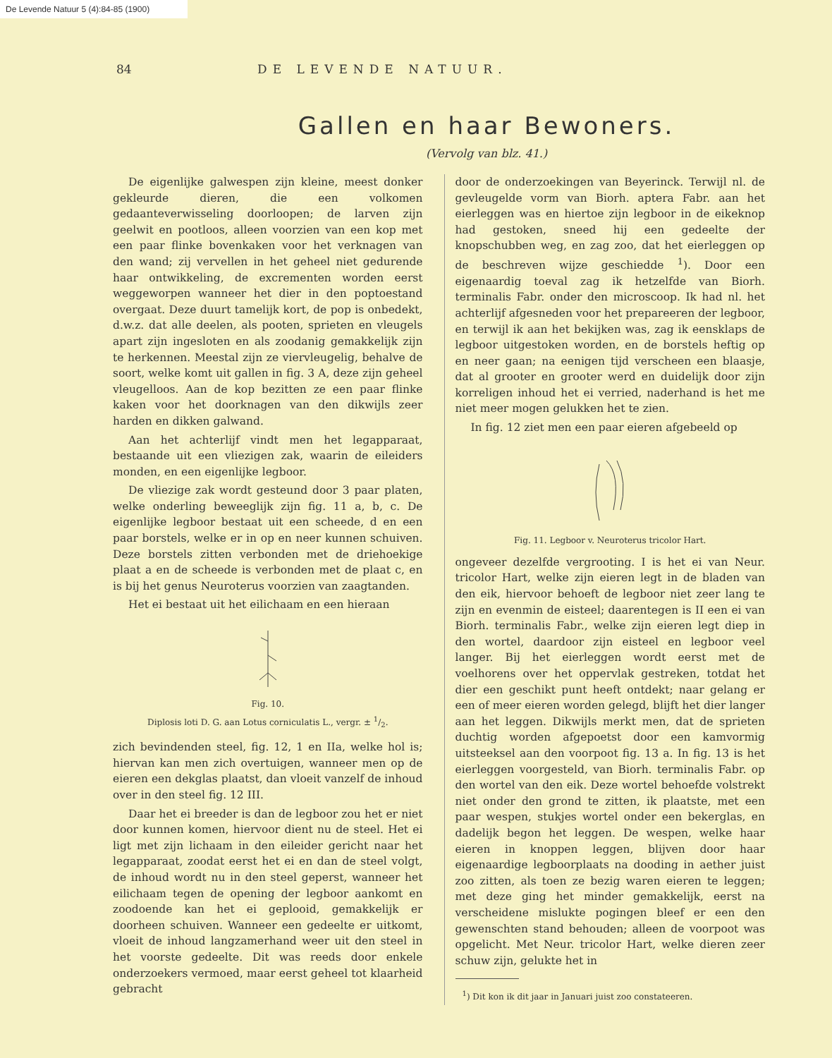De Levende Natuur 5 (4):84-85 (1900)
84 DE LEVENDE NATUUR.
Gallen en haar Bewoners.
(Vervolg van blz. 41.)
De eigenlijke galwespen zijn kleine, meest donker gekleurde dieren, die een volkomen gedaanteverwisseling doorloopen; de larven zijn geelwit en pootloos, alleen voorzien van een kop met een paar flinke bovenkaken voor het verknagen van den wand; zij vervellen in het geheel niet gedurende haar ontwikkeling, de excrementen worden eerst weggeworpen wanneer het dier in den poptoestand overgaat. Deze duurt tamelijk kort, de pop is onbedekt, d.w.z. dat alle deelen, als pooten, sprieten en vleugels apart zijn ingesloten en als zoodanig gemakkelijk zijn te herkennen. Meestal zijn ze viervleugelig, behalve de soort, welke komt uit gallen in fig. 3 A, deze zijn geheel vleugelloos. Aan de kop bezitten ze een paar flinke kaken voor het doorknagen van den dikwijls zeer harden en dikken galwand.
Aan het achterlijf vindt men het legapparaat, bestaande uit een vliezigen zak, waarin de eileiders monden, en een eigenlijke legboor.
De vliezige zak wordt gesteund door 3 paar platen, welke onderling beweeglijk zijn fig. 11 a, b, c. De eigenlijke legboor bestaat uit een scheede, d en een paar borstels, welke er in op en neer kunnen schuiven. Deze borstels zitten verbonden met de driehoekige plaat a en de scheede is verbonden met de plaat c, en is bij het genus Neuroterus voorzien van zaagtanden.
Het ei bestaat uit het eilichaam en een hieraan
Fig. 10.
Diplosis loti D. G. aan Lotus corniculatis L., vergr. ± 1/2.
zich bevindenden steel, fig. 12, 1 en IIa, welke hol is; hiervan kan men zich overtuigen, wanneer men op de eieren een dekglas plaatst, dan vloeit vanzelf de inhoud over in den steel fig. 12 III.
Daar het ei breeder is dan de legboor zou het er niet door kunnen komen, hiervoor dient nu de steel. Het ei ligt met zijn lichaam in den eileider gericht naar het legapparaat, zoodat eerst het ei en dan de steel volgt, de inhoud wordt nu in den steel geperst, wanneer het eilichaam tegen de opening der legboor aankomt en zoodoende kan het ei geplooid, gemakkelijk er doorheen schuiven. Wanneer een gedeelte er uitkomt, vloeit de inhoud langzamerhand weer uit den steel in het voorste gedeelte. Dit was reeds door enkele onderzoekers vermoed, maar eerst geheel tot klaarheid gebracht
door de onderzoekingen van Beyerinck. Terwijl nl. de gevleugelde vorm van Biorh. aptera Fabr. aan het eierleggen was en hiertoe zijn legboor in de eikeknop had gestoken, sneed hij een gedeelte der knopschubben weg, en zag zoo, dat het eierleggen op de beschreven wijze geschiedde <sup>1</sup>). Door een eigenaardig toeval zag ik hetzelfde van Biorh. terminalis Fabr. onder den microscoop. Ik had nl. het achterlijf afgesneden voor het prepareeren der legboor, en terwijl ik aan het bekijken was, zag ik eensklaps de legboor uitgestoken worden, en de borstels heftig op en neer gaan; na eenigen tijd verscheen een blaasje, dat al grooter en grooter werd en duidelijk door zijn korreligen inhoud het ei verried, naderhand is het me niet meer mogen gelukken het te zien.
In fig. 12 ziet men een paar eieren afgebeeld op
Fig. 11. Legboor v. Neuroterus tricolor Hart.
ongeveer dezelfde vergrooting. I is het ei van Neur. tricolor Hart, welke zijn eieren legt in de bladen van den eik, hiervoor behoeft de legboor niet zeer lang te zijn en evenmin de eisteel; daarentegen is II een ei van Biorh. terminalis Fabr., welke zijn eieren legt diep in den wortel, daardoor zijn eisteel en legboor veel langer. Bij het eierleggen wordt eerst met de voelhorens over het oppervlak gestreken, totdat het dier een geschikt punt heeft ontdekt; naar gelang er een of meer eieren worden gelegd, blijft het dier langer aan het leggen. Dikwijls merkt men, dat de sprieten duchtig worden afgepoetst door een kamvormig uitsteeksel aan den voorpoot fig. 13 a. In fig. 13 is het eierleggen voorgesteld, van Biorh. terminalis Fabr. op den wortel van den eik. Deze wortel behoefde volstrekt niet onder den grond te zitten, ik plaatste, met een paar wespen, stukjes wortel onder een bekerglas, en dadelijk begon het leggen. De wespen, welke haar eieren in knoppen leggen, blijven door haar eigenaardige legboorplaats na dooding in aether juist zoo zitten, als toen ze bezig waren eieren te leggen; met deze ging het minder gemakkelijk, eerst na verscheidene mislukte pogingen bleef er een den gewenschten stand behouden; alleen de voorpoot was opgelicht. Met Neur. tricolor Hart, welke dieren zeer schuw zijn, gelukte het in
<sup>1</sup>) Dit kon ik dit jaar in Januari juist zoo constateeren.